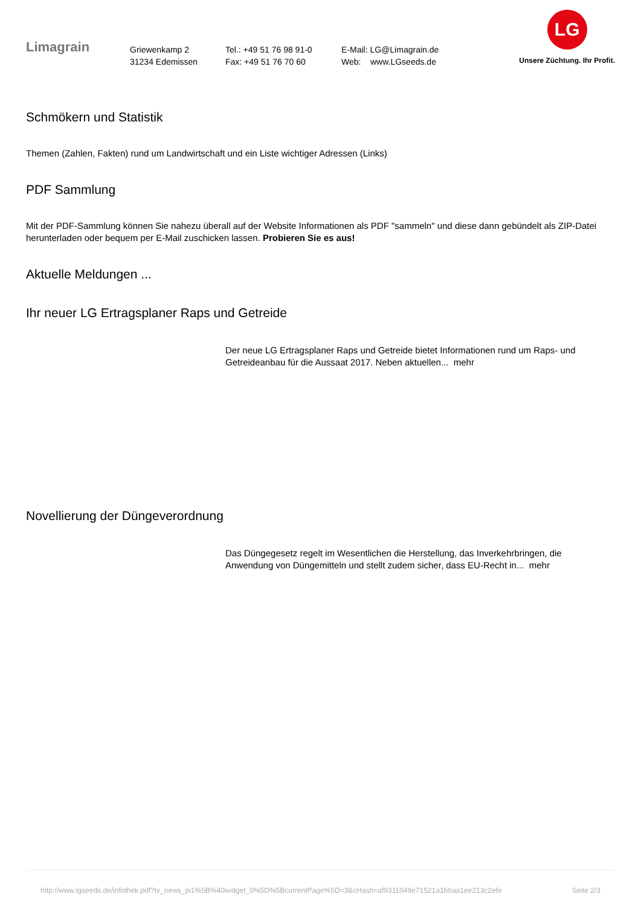Limagrain
Griewenkamp 2
31234 Edemissen
Tel.: +49 51 76 98 91-0
Fax: +49 51 76 70 60
E-Mail: LG@Limagrain.de
Web: www.LGseeds.de
LG
Unsere Züchtung. Ihr Profit.
Schmökern und Statistik
Themen (Zahlen, Fakten) rund um Landwirtschaft und ein Liste wichtiger Adressen (Links)
PDF Sammlung
Mit der PDF-Sammlung können Sie nahezu überall auf der Website Informationen als PDF "sammeln" und diese dann gebündelt als ZIP-Datei herunterladen oder bequem per E-Mail zuschicken lassen. Probieren Sie es aus!
Aktuelle Meldungen ...
Ihr neuer LG Ertragsplaner Raps und Getreide
Der neue LG Ertragsplaner Raps und Getreide bietet Informationen rund um Raps- und Getreideanbau für die Aussaat 2017. Neben aktuellen... mehr
Novellierung der Düngeverordnung
Das Düngegesetz regelt im Wesentlichen die Herstellung, das Inverkehrbringen, die Anwendung von Düngemitteln und stellt zudem sicher, dass EU-Recht in... mehr
http://www.lgseeds.de/infothek.pdf?tx_news_pi1%5B%40widget_0%5D%5BcurrentPage%5D=3&cHash=af9311049e71521a1b6aa1ee213c2efe Seite 2/3